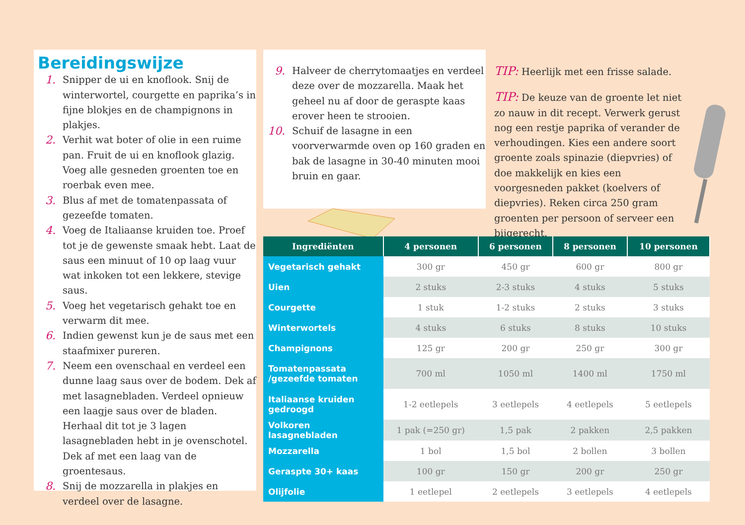Bereidingswijze
1. Snipper de ui en knoflook. Snij de winterwortel, courgette en paprika’s in fijne blokjes en de champignons in plakjes.
2. Verhit wat boter of olie in een ruime pan. Fruit de ui en knoflook glazig. Voeg alle gesneden groenten toe en roerbak even mee.
3. Blus af met de tomatenpassata of gezeefde tomaten.
4. Voeg de Italiaanse kruiden toe. Proef tot je de gewenste smaak hebt. Laat de saus een minuut of 10 op laag vuur wat inkoken tot een lekkere, stevige saus.
5. Voeg het vegetarisch gehakt toe en verwarm dit mee.
6. Indien gewenst kun je de saus met een staafmixer pureren.
7. Neem een ovenschaal en verdeel een dunne laag saus over de bodem. Dek af met lasagnebladen. Verdeel opnieuw een laagje saus over de bladen. Herhaal dit tot je 3 lagen lasagnebladen hebt in je ovenschotel. Dek af met een laag van de groentesaus.
8. Snij de mozzarella in plakjes en verdeel over de lasagne.
9. Halveer de cherrytomaatjes en verdeel deze over de mozzarella. Maak het geheel nu af door de geraspte kaas erover heen te strooien.
10. Schuif de lasagne in een voorverwarmde oven op 160 graden en bak de lasagne in 30-40 minuten mooi bruin en gaar.
TIP: Heerlijk met een frisse salade.
TIP: De keuze van de groente let niet zo nauw in dit recept. Verwerk gerust nog een restje paprika of verander de verhoudingen. Kies een andere soort groente zoals spinazie (diepvries) of doe makkelijk en kies een voorgesneden pakket (koelvers of diepvries). Reken circa 250 gram groenten per persoon of serveer een bijgerecht.
| Ingrediënten | 4 personen | 6 personen | 8 personen | 10 personen |
| --- | --- | --- | --- | --- |
| Vegetarisch gehakt | 300 gr | 450 gr | 600 gr | 800 gr |
| Uien | 2 stuks | 2-3 stuks | 4 stuks | 5 stuks |
| Courgette | 1 stuk | 1-2 stuks | 2 stuks | 3 stuks |
| Winterwortels | 4 stuks | 6 stuks | 8 stuks | 10 stuks |
| Champignons | 125 gr | 200 gr | 250 gr | 300 gr |
| Tomatenpassata /gezeefde tomaten | 700 ml | 1050 ml | 1400 ml | 1750 ml |
| Italiaanse kruiden gedroogd | 1-2 eetlepels | 3 eetlepels | 4 eetlepels | 5 eetlepels |
| Volkoren lasagnebladen | 1 pak (=250 gr) | 1,5 pak | 2 pakken | 2,5 pakken |
| Mozzarella | 1 bol | 1,5 bol | 2 bollen | 3 bollen |
| Geraspte 30+ kaas | 100 gr | 150 gr | 200 gr | 250 gr |
| Olijfolie | 1 eetlepel | 2 eetlepels | 3 eetlepels | 4 eetlepels |